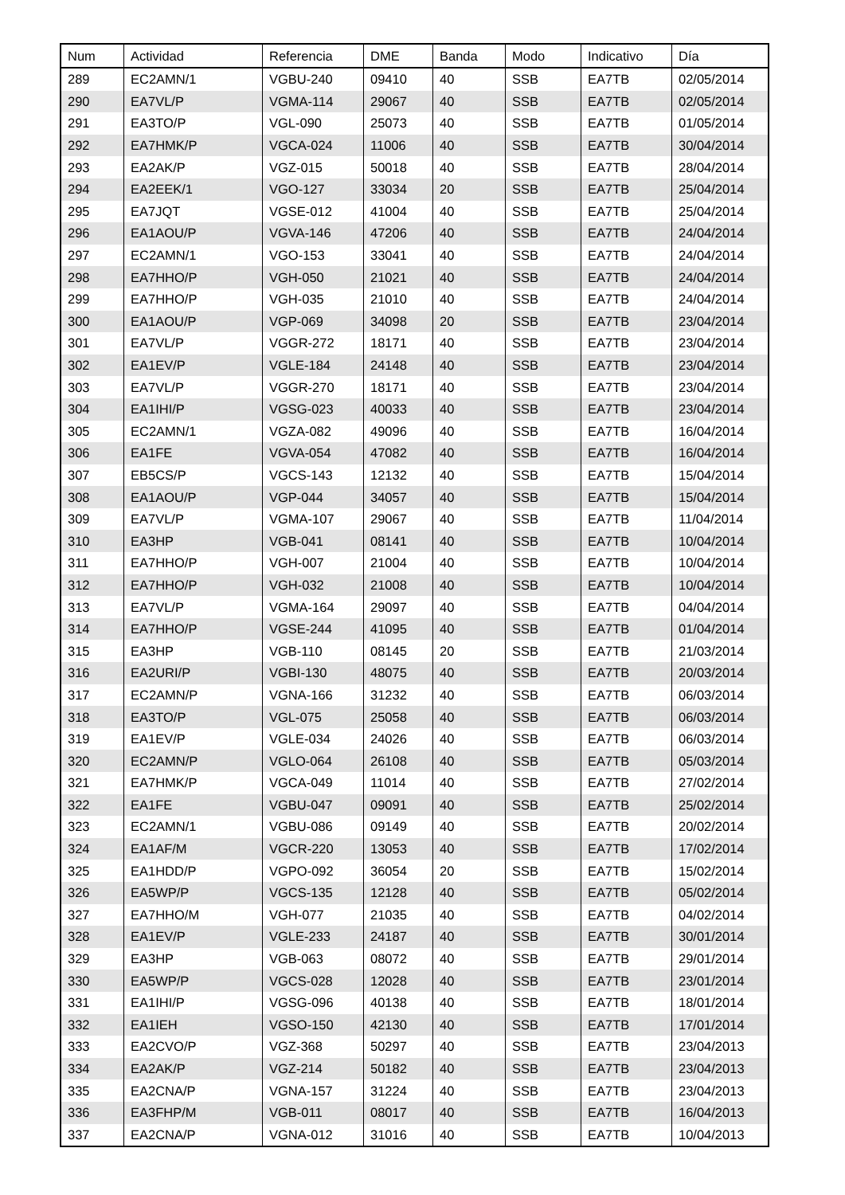| Num | Actividad | Referencia | DME | Banda | Modo | Indicativo | Día |
| --- | --- | --- | --- | --- | --- | --- | --- |
| 289 | EC2AMN/1 | VGBU-240 | 09410 | 40 | SSB | EA7TB | 02/05/2014 |
| 290 | EA7VL/P | VGMA-114 | 29067 | 40 | SSB | EA7TB | 02/05/2014 |
| 291 | EA3TO/P | VGL-090 | 25073 | 40 | SSB | EA7TB | 01/05/2014 |
| 292 | EA7HMK/P | VGCA-024 | 11006 | 40 | SSB | EA7TB | 30/04/2014 |
| 293 | EA2AK/P | VGZ-015 | 50018 | 40 | SSB | EA7TB | 28/04/2014 |
| 294 | EA2EEK/1 | VGO-127 | 33034 | 20 | SSB | EA7TB | 25/04/2014 |
| 295 | EA7JQT | VGSE-012 | 41004 | 40 | SSB | EA7TB | 25/04/2014 |
| 296 | EA1AOU/P | VGVA-146 | 47206 | 40 | SSB | EA7TB | 24/04/2014 |
| 297 | EC2AMN/1 | VGO-153 | 33041 | 40 | SSB | EA7TB | 24/04/2014 |
| 298 | EA7HHO/P | VGH-050 | 21021 | 40 | SSB | EA7TB | 24/04/2014 |
| 299 | EA7HHO/P | VGH-035 | 21010 | 40 | SSB | EA7TB | 24/04/2014 |
| 300 | EA1AOU/P | VGP-069 | 34098 | 20 | SSB | EA7TB | 23/04/2014 |
| 301 | EA7VL/P | VGGR-272 | 18171 | 40 | SSB | EA7TB | 23/04/2014 |
| 302 | EA1EV/P | VGLE-184 | 24148 | 40 | SSB | EA7TB | 23/04/2014 |
| 303 | EA7VL/P | VGGR-270 | 18171 | 40 | SSB | EA7TB | 23/04/2014 |
| 304 | EA1IHI/P | VGSG-023 | 40033 | 40 | SSB | EA7TB | 23/04/2014 |
| 305 | EC2AMN/1 | VGZA-082 | 49096 | 40 | SSB | EA7TB | 16/04/2014 |
| 306 | EA1FE | VGVA-054 | 47082 | 40 | SSB | EA7TB | 16/04/2014 |
| 307 | EB5CS/P | VGCS-143 | 12132 | 40 | SSB | EA7TB | 15/04/2014 |
| 308 | EA1AOU/P | VGP-044 | 34057 | 40 | SSB | EA7TB | 15/04/2014 |
| 309 | EA7VL/P | VGMA-107 | 29067 | 40 | SSB | EA7TB | 11/04/2014 |
| 310 | EA3HP | VGB-041 | 08141 | 40 | SSB | EA7TB | 10/04/2014 |
| 311 | EA7HHO/P | VGH-007 | 21004 | 40 | SSB | EA7TB | 10/04/2014 |
| 312 | EA7HHO/P | VGH-032 | 21008 | 40 | SSB | EA7TB | 10/04/2014 |
| 313 | EA7VL/P | VGMA-164 | 29097 | 40 | SSB | EA7TB | 04/04/2014 |
| 314 | EA7HHO/P | VGSE-244 | 41095 | 40 | SSB | EA7TB | 01/04/2014 |
| 315 | EA3HP | VGB-110 | 08145 | 20 | SSB | EA7TB | 21/03/2014 |
| 316 | EA2URI/P | VGBI-130 | 48075 | 40 | SSB | EA7TB | 20/03/2014 |
| 317 | EC2AMN/P | VGNA-166 | 31232 | 40 | SSB | EA7TB | 06/03/2014 |
| 318 | EA3TO/P | VGL-075 | 25058 | 40 | SSB | EA7TB | 06/03/2014 |
| 319 | EA1EV/P | VGLE-034 | 24026 | 40 | SSB | EA7TB | 06/03/2014 |
| 320 | EC2AMN/P | VGLO-064 | 26108 | 40 | SSB | EA7TB | 05/03/2014 |
| 321 | EA7HMK/P | VGCA-049 | 11014 | 40 | SSB | EA7TB | 27/02/2014 |
| 322 | EA1FE | VGBU-047 | 09091 | 40 | SSB | EA7TB | 25/02/2014 |
| 323 | EC2AMN/1 | VGBU-086 | 09149 | 40 | SSB | EA7TB | 20/02/2014 |
| 324 | EA1AF/M | VGCR-220 | 13053 | 40 | SSB | EA7TB | 17/02/2014 |
| 325 | EA1HDD/P | VGPO-092 | 36054 | 20 | SSB | EA7TB | 15/02/2014 |
| 326 | EA5WP/P | VGCS-135 | 12128 | 40 | SSB | EA7TB | 05/02/2014 |
| 327 | EA7HHO/M | VGH-077 | 21035 | 40 | SSB | EA7TB | 04/02/2014 |
| 328 | EA1EV/P | VGLE-233 | 24187 | 40 | SSB | EA7TB | 30/01/2014 |
| 329 | EA3HP | VGB-063 | 08072 | 40 | SSB | EA7TB | 29/01/2014 |
| 330 | EA5WP/P | VGCS-028 | 12028 | 40 | SSB | EA7TB | 23/01/2014 |
| 331 | EA1IHI/P | VGSG-096 | 40138 | 40 | SSB | EA7TB | 18/01/2014 |
| 332 | EA1IEH | VGSO-150 | 42130 | 40 | SSB | EA7TB | 17/01/2014 |
| 333 | EA2CVO/P | VGZ-368 | 50297 | 40 | SSB | EA7TB | 23/04/2013 |
| 334 | EA2AK/P | VGZ-214 | 50182 | 40 | SSB | EA7TB | 23/04/2013 |
| 335 | EA2CNA/P | VGNA-157 | 31224 | 40 | SSB | EA7TB | 23/04/2013 |
| 336 | EA3FHP/M | VGB-011 | 08017 | 40 | SSB | EA7TB | 16/04/2013 |
| 337 | EA2CNA/P | VGNA-012 | 31016 | 40 | SSB | EA7TB | 10/04/2013 |